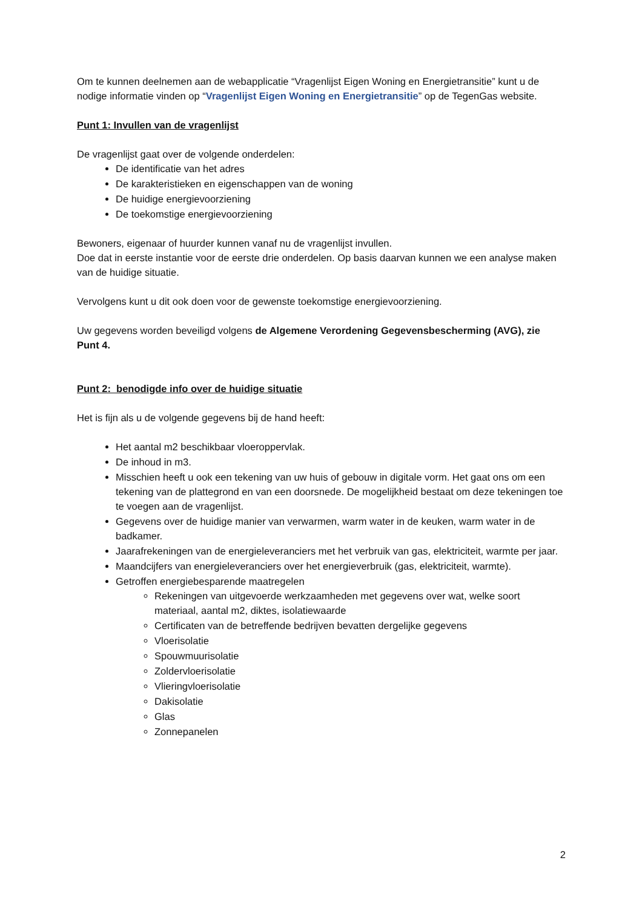Om te kunnen deelnemen aan de webapplicatie “Vragenlijst Eigen Woning en Energietransitie” kunt u de nodige informatie vinden op “Vragenlijst Eigen Woning en Energietransitie” op de TegenGas website.
Punt 1: Invullen van de vragenlijst
De vragenlijst gaat over de volgende onderdelen:
De identificatie van het adres
De karakteristieken en eigenschappen van de woning
De huidige energievoorziening
De toekomstige energievoorziening
Bewoners, eigenaar of huurder kunnen vanaf nu de vragenlijst invullen.
Doe dat in eerste instantie voor de eerste drie onderdelen. Op basis daarvan kunnen we een analyse maken van de huidige situatie.
Vervolgens kunt u dit ook doen voor de gewenste toekomstige energievoorziening.
Uw gegevens worden beveiligd volgens de Algemene Verordening Gegevensbescherming (AVG), zie Punt 4.
Punt 2: benodigde info over de huidige situatie
Het is fijn als u de volgende gegevens bij de hand heeft:
Het aantal m2 beschikbaar vloeroppervlak.
De inhoud in m3.
Misschien heeft u ook een tekening van uw huis of gebouw in digitale vorm. Het gaat ons om een tekening van de plattegrond en van een doorsnede. De mogelijkheid bestaat om deze tekeningen toe te voegen aan de vragenlijst.
Gegevens over de huidige manier van verwarmen, warm water in de keuken, warm water in de badkamer.
Jaarafrekeningen van de energieleveranciers met het verbruik van gas, elektriciteit, warmte per jaar.
Maandcijfers van energieleveranciers over het energieverbruik (gas, elektriciteit, warmte).
Getroffen energiebesparende maatregelen
Rekeningen van uitgevoerde werkzaamheden met gegevens over wat, welke soort materiaal, aantal m2, diktes, isolatiewaarde
Certificaten van de betreffende bedrijven bevatten dergelijke gegevens
Vloerisolatie
Spouwmuurisolatie
Zoldervloerisolatie
Vlieringvloerisolatie
Dakisolatie
Glas
Zonnepanelen
2